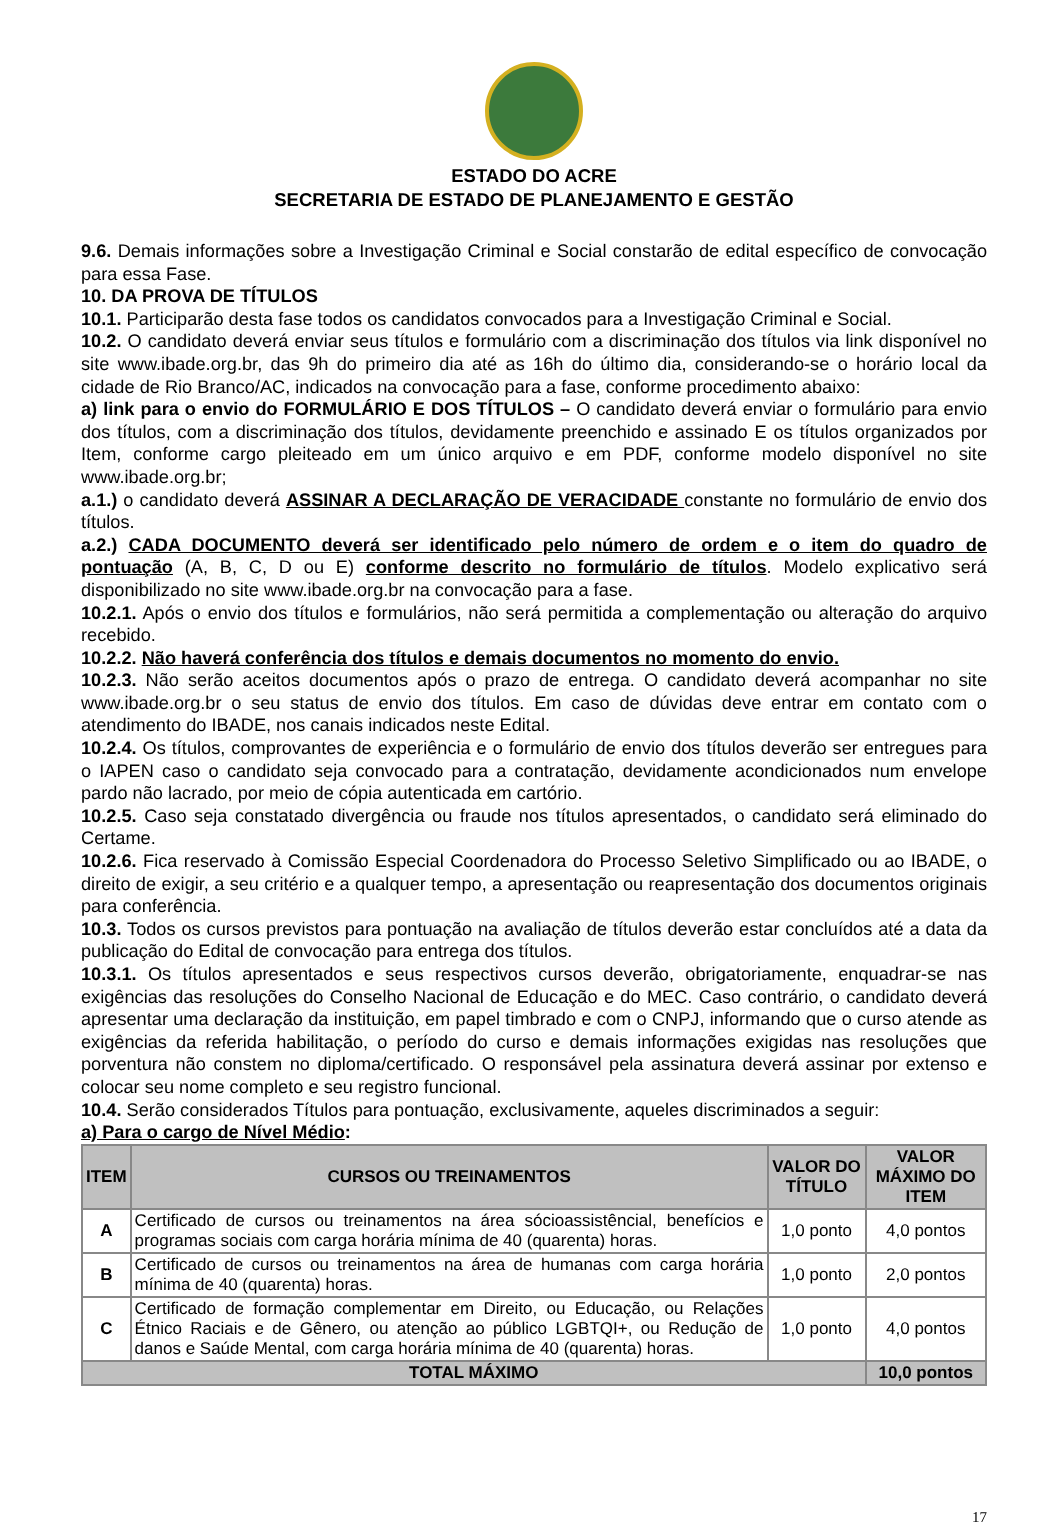ESTADO DO ACRE
SECRETARIA DE ESTADO DE PLANEJAMENTO E GESTÃO
9.6. Demais informações sobre a Investigação Criminal e Social constarão de edital específico de convocação para essa Fase.
10. DA PROVA DE TÍTULOS
10.1. Participarão desta fase todos os candidatos convocados para a Investigação Criminal e Social.
10.2. O candidato deverá enviar seus títulos e formulário com a discriminação dos títulos via link disponível no site www.ibade.org.br, das 9h do primeiro dia até as 16h do último dia, considerando-se o horário local da cidade de Rio Branco/AC, indicados na convocação para a fase, conforme procedimento abaixo:
a) link para o envio do FORMULÁRIO E DOS TÍTULOS – O candidato deverá enviar o formulário para envio dos títulos, com a discriminação dos títulos, devidamente preenchido e assinado E os títulos organizados por Item, conforme cargo pleiteado em um único arquivo e em PDF, conforme modelo disponível no site www.ibade.org.br;
a.1.) o candidato deverá ASSINAR A DECLARAÇÃO DE VERACIDADE constante no formulário de envio dos títulos.
a.2.) CADA DOCUMENTO deverá ser identificado pelo número de ordem e o item do quadro de pontuação (A, B, C, D ou E) conforme descrito no formulário de títulos. Modelo explicativo será disponibilizado no site www.ibade.org.br na convocação para a fase.
10.2.1. Após o envio dos títulos e formulários, não será permitida a complementação ou alteração do arquivo recebido.
10.2.2. Não haverá conferência dos títulos e demais documentos no momento do envio.
10.2.3. Não serão aceitos documentos após o prazo de entrega. O candidato deverá acompanhar no site www.ibade.org.br o seu status de envio dos títulos. Em caso de dúvidas deve entrar em contato com o atendimento do IBADE, nos canais indicados neste Edital.
10.2.4. Os títulos, comprovantes de experiência e o formulário de envio dos títulos deverão ser entregues para o IAPEN caso o candidato seja convocado para a contratação, devidamente acondicionados num envelope pardo não lacrado, por meio de cópia autenticada em cartório.
10.2.5. Caso seja constatado divergência ou fraude nos títulos apresentados, o candidato será eliminado do Certame.
10.2.6. Fica reservado à Comissão Especial Coordenadora do Processo Seletivo Simplificado ou ao IBADE, o direito de exigir, a seu critério e a qualquer tempo, a apresentação ou reapresentação dos documentos originais para conferência.
10.3. Todos os cursos previstos para pontuação na avaliação de títulos deverão estar concluídos até a data da publicação do Edital de convocação para entrega dos títulos.
10.3.1. Os títulos apresentados e seus respectivos cursos deverão, obrigatoriamente, enquadrar-se nas exigências das resoluções do Conselho Nacional de Educação e do MEC. Caso contrário, o candidato deverá apresentar uma declaração da instituição, em papel timbrado e com o CNPJ, informando que o curso atende as exigências da referida habilitação, o período do curso e demais informações exigidas nas resoluções que porventura não constem no diploma/certificado. O responsável pela assinatura deverá assinar por extenso e colocar seu nome completo e seu registro funcional.
10.4. Serão considerados Títulos para pontuação, exclusivamente, aqueles discriminados a seguir:
a) Para o cargo de Nível Médio:
| ITEM | CURSOS OU TREINAMENTOS | VALOR DO TÍTULO | VALOR MÁXIMO DO ITEM |
| --- | --- | --- | --- |
| A | Certificado de cursos ou treinamentos na área sócioassistêncial, benefícios e programas sociais com carga horária mínima de 40 (quarenta) horas. | 1,0 ponto | 4,0 pontos |
| B | Certificado de cursos ou treinamentos na área de humanas com carga horária mínima de 40 (quarenta) horas. | 1,0 ponto | 2,0 pontos |
| C | Certificado de formação complementar em Direito, ou Educação, ou Relações Étnico Raciais e de Gênero, ou atenção ao público LGBTQI+, ou Redução de danos e Saúde Mental, com carga horária mínima de 40 (quarenta) horas. | 1,0 ponto | 4,0 pontos |
| TOTAL MÁXIMO | | | 10,0 pontos |
17